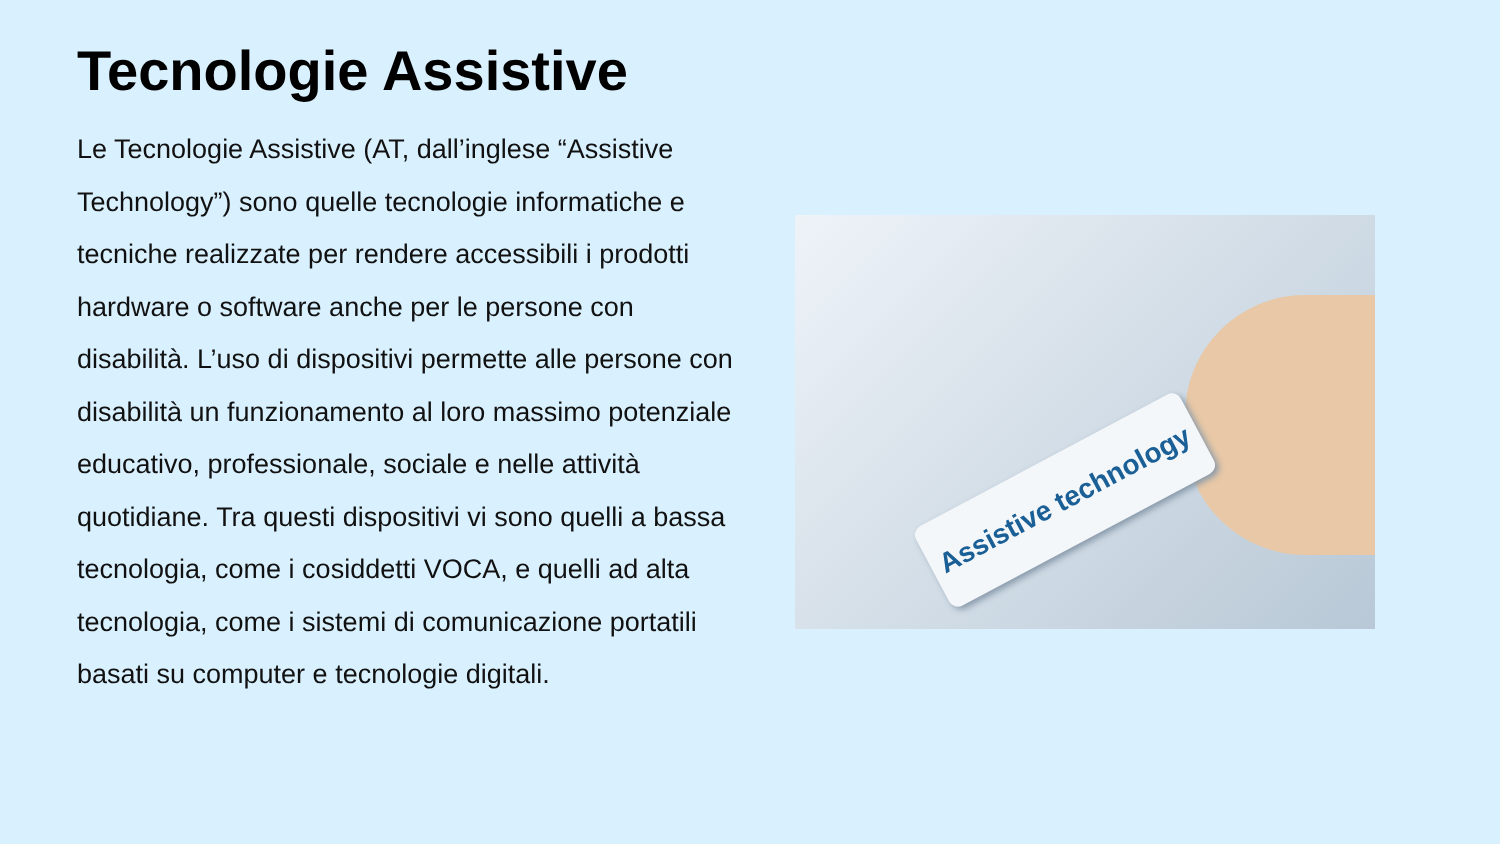Tecnologie Assistive
Le Tecnologie Assistive (AT, dall’inglese “Assistive Technology”) sono quelle tecnologie informatiche e tecniche realizzate per rendere accessibili i prodotti hardware o software anche per le persone con disabilità. L’uso di dispositivi permette alle persone con disabilità un funzionamento al loro massimo potenziale educativo, professionale, sociale e nelle attività quotidiane. Tra questi dispositivi vi sono quelli a bassa tecnologia, come i cosiddetti VOCA, e quelli ad alta tecnologia, come i sistemi di comunicazione portatili basati su computer e tecnologie digitali.
Assistive technology